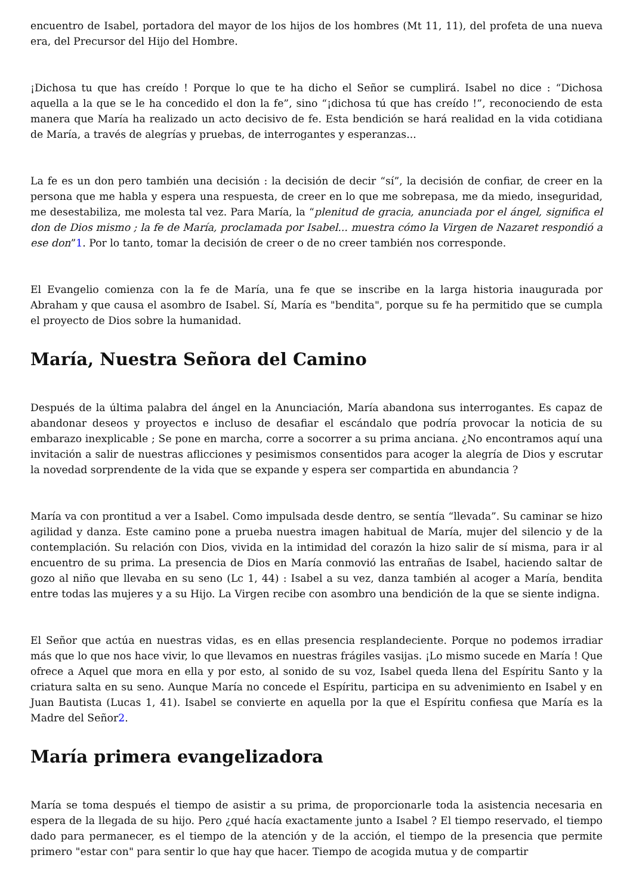encuentro de Isabel, portadora del mayor de los hijos de los hombres (Mt 11, 11), del profeta de una nueva era, del Precursor del Hijo del Hombre.
¡Dichosa tu que has creído ! Porque lo que te ha dicho el Señor se cumplirá. Isabel no dice : “Dichosa aquella a la que se le ha concedido el don la fe”, sino “¡dichosa tú que has creído !”, reconociendo de esta manera que María ha realizado un acto decisivo de fe. Esta bendición se hará realidad en la vida cotidiana de María, a través de alegrías y pruebas, de interrogantes y esperanzas...
La fe es un don pero también una decisión : la decisión de decir “sí”, la decisión de confiar, de creer en la persona que me habla y espera una respuesta, de creer en lo que me sobrepasa, me da miedo, inseguridad, me desestabiliza, me molesta tal vez. Para María, la “plenitud de gracia, anunciada por el ángel, significa el don de Dios mismo ; la fe de María, proclamada por Isabel... muestra cómo la Virgen de Nazaret respondió a ese don”1. Por lo tanto, tomar la decisión de creer o de no creer también nos corresponde.
El Evangelio comienza con la fe de María, una fe que se inscribe en la larga historia inaugurada por Abraham y que causa el asombro de Isabel. Sí, María es "bendita", porque su fe ha permitido que se cumpla el proyecto de Dios sobre la humanidad.
María, Nuestra Señora del Camino
Después de la última palabra del ángel en la Anunciación, María abandona sus interrogantes. Es capaz de abandonar deseos y proyectos e incluso de desafiar el escándalo que podría provocar la noticia de su embarazo inexplicable ; Se pone en marcha, corre a socorrer a su prima anciana. ¿No encontramos aquí una invitación a salir de nuestras aflicciones y pesimismos consentidos para acoger la alegría de Dios y escrutar la novedad sorprendente de la vida que se expande y espera ser compartida en abundancia ?
María va con prontitud a ver a Isabel. Como impulsada desde dentro, se sentía “llevada”. Su caminar se hizo agilidad y danza. Este camino pone a prueba nuestra imagen habitual de María, mujer del silencio y de la contemplación. Su relación con Dios, vivida en la intimidad del corazón la hizo salir de sí misma, para ir al encuentro de su prima. La presencia de Dios en María conmovió las entrañas de Isabel, haciendo saltar de gozo al niño que llevaba en su seno (Lc 1, 44) : Isabel a su vez, danza también al acoger a María, bendita entre todas las mujeres y a su Hijo. La Virgen recibe con asombro una bendición de la que se siente indigna.
El Señor que actúa en nuestras vidas, es en ellas presencia resplandeciente. Porque no podemos irradiar más que lo que nos hace vivir, lo que llevamos en nuestras frágiles vasijas. ¡Lo mismo sucede en María ! Que ofrece a Aquel que mora en ella y por esto, al sonido de su voz, Isabel queda llena del Espíritu Santo y la criatura salta en su seno. Aunque María no concede el Espíritu, participa en su advenimiento en Isabel y en Juan Bautista (Lucas 1, 41). Isabel se convierte en aquella por la que el Espíritu confiesa que María es la Madre del Señor2.
María primera evangelizadora
María se toma después el tiempo de asistir a su prima, de proporcionarle toda la asistencia necesaria en espera de la llegada de su hijo. Pero ¿qué hacía exactamente junto a Isabel ? El tiempo reservado, el tiempo dado para permanecer, es el tiempo de la atención y de la acción, el tiempo de la presencia que permite primero "estar con" para sentir lo que hay que hacer. Tiempo de acogida mutua y de compartir